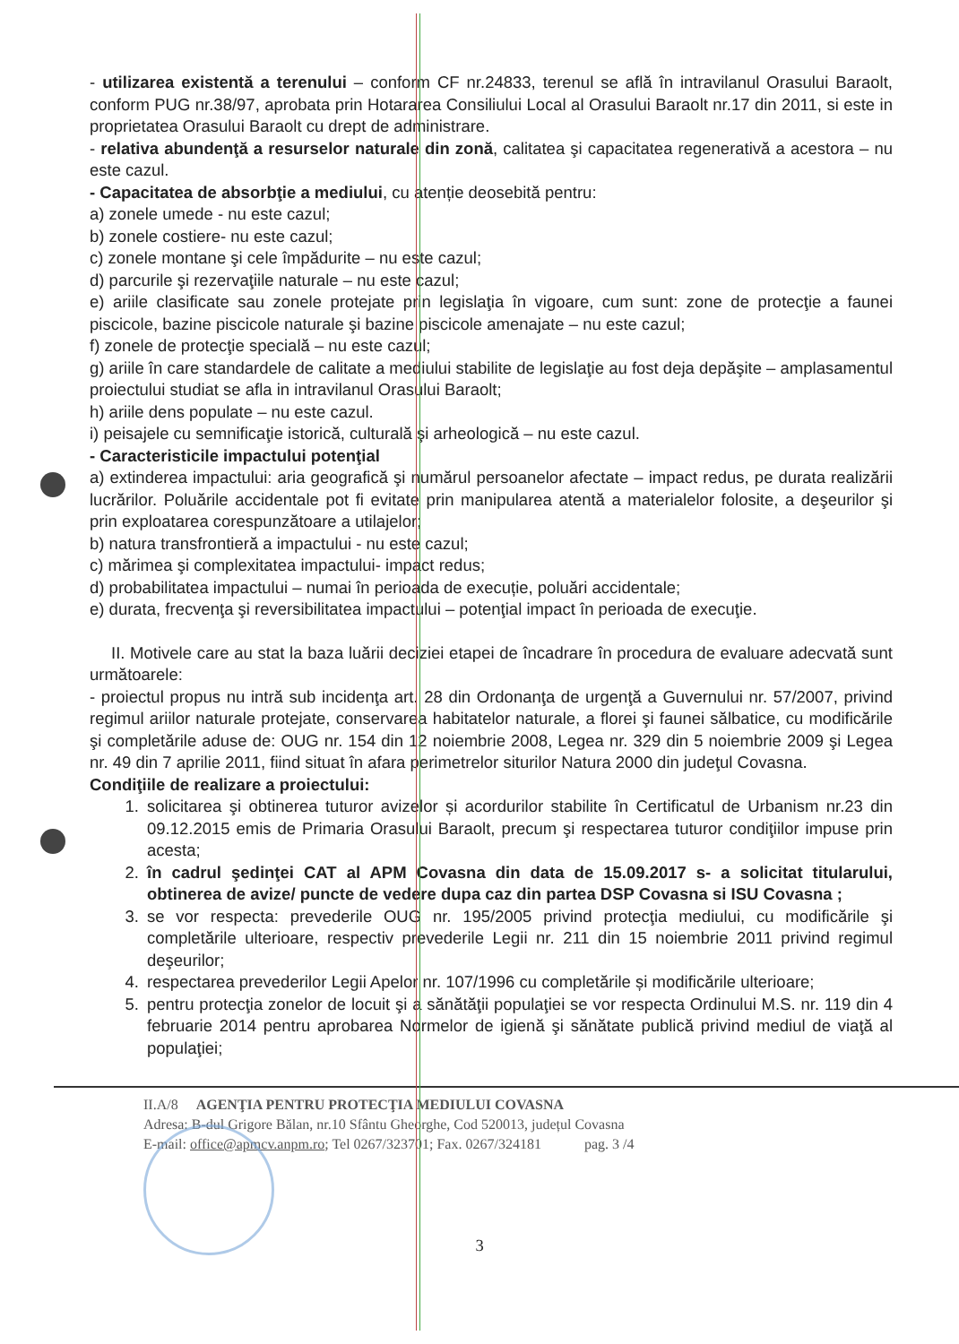- utilizarea existentă a terenului – conform CF nr.24833, terenul se află în intravilanul Orasului Baraolt, conform PUG nr.38/97, aprobata prin Hotararea Consiliului Local al Orasului Baraolt nr.17 din 2011, si este in proprietatea Orasului Baraolt cu drept de administrare.
- relativa abundenţă a resurselor naturale din zonă, calitatea şi capacitatea regenerativă a acestora – nu este cazul.
- Capacitatea de absorbţie a mediului, cu atenție deosebită pentru:
a) zonele umede - nu este cazul;
b) zonele costiere- nu este cazul;
c) zonele montane şi cele împădurite – nu este cazul;
d) parcurile şi rezervaţiile naturale – nu este cazul;
e) ariile clasificate sau zonele protejate prin legislaţia în vigoare, cum sunt: zone de protecţie a faunei piscicole, bazine piscicole naturale şi bazine piscicole amenajate – nu este cazul;
f) zonele de protecţie specială – nu este cazul;
g) ariile în care standardele de calitate a mediului stabilite de legislaţie au fost deja depăşite – amplasamentul proiectului studiat se afla in intravilanul Orasului Baraolt;
h) ariile dens populate – nu este cazul.
i) peisajele cu semnificaţie istorică, culturală şi arheologică – nu este cazul.
- Caracteristicile impactului potenţial
a) extinderea impactului: aria geografică şi numărul persoanelor afectate – impact redus, pe durata realizării lucrărilor. Poluările accidentale pot fi evitate prin manipularea atentă a materialelor folosite, a deşeurilor şi prin exploatarea corespunzătoare a utilajelor;
b) natura transfrontieră a impactului - nu este cazul;
c) mărimea şi complexitatea impactului- impact redus;
d) probabilitatea impactului – numai în perioada de execuție, poluări accidentale;
e) durata, frecvenţa şi reversibilitatea impactului – potenţial impact în perioada de execuţie.
II. Motivele care au stat la baza luării deciziei etapei de încadrare în procedura de evaluare adecvată sunt următoarele:
- proiectul propus nu intră sub incidenţa art. 28 din Ordonanţa de urgenţă a Guvernului nr. 57/2007, privind regimul ariilor naturale protejate, conservarea habitatelor naturale, a florei şi faunei sălbatice, cu modificările şi completările aduse de: OUG nr. 154 din 12 noiembrie 2008, Legea nr. 329 din 5 noiembrie 2009 şi Legea nr. 49 din 7 aprilie 2011, fiind situat în afara perimetrelor siturilor Natura 2000 din judeţul Covasna.
Condiţiile de realizare a proiectului:
1. solicitarea şi obtinerea tuturor avizelor și acordurilor stabilite în Certificatul de Urbanism nr.23 din 09.12.2015 emis de Primaria Orasului Baraolt, precum şi respectarea tuturor condiţiilor impuse prin acesta;
2. în cadrul şedinţei CAT al APM Covasna din data de 15.09.2017 s- a solicitat titularului, obtinerea de avize/ puncte de vedere dupa caz din partea DSP Covasna si ISU Covasna ;
3. se vor respecta: prevederile OUG nr. 195/2005 privind protecţia mediului, cu modificările şi completările ulterioare, respectiv prevederile Legii nr. 211 din 15 noiembrie 2011 privind regimul deşeurilor;
4. respectarea prevederilor Legii Apelor nr. 107/1996 cu completările și modificările ulterioare;
5. pentru protecţia zonelor de locuit şi a sănătăţii populaţiei se vor respecta Ordinului M.S. nr. 119 din 4 februarie 2014 pentru aprobarea Normelor de igienă şi sănătate publică privind mediul de viaţă al populaţiei;
II.A/8 AGENŢIA PENTRU PROTECŢIA MEDIULUI COVASNA
Adresa: B-dul Grigore Bălan, nr.10 Sfântu Gheorghe, Cod 520013, județul Covasna
E-mail: office@apmcv.anpm.ro; Tel 0267/323701; Fax. 0267/324181 pag. 3 /4
3